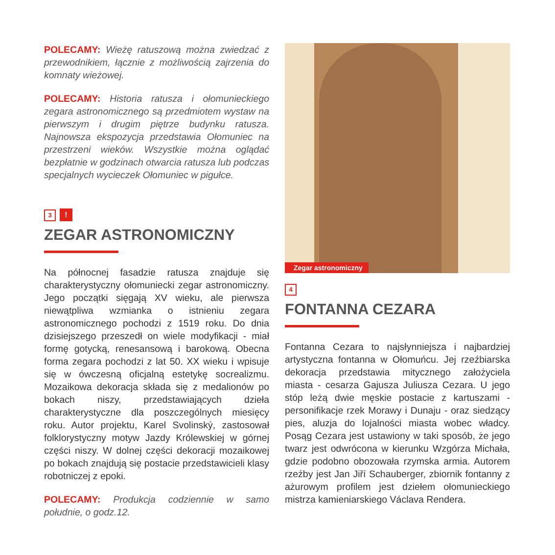POLECAMY: Wieżę ratuszową można zwiedzać z przewodnikiem, łącznie z możliwością zajrzenia do komnaty wieżowej.
POLECAMY: Historia ratusza i ołomunieckiego zegara astronomicznego są przedmiotem wystaw na pierwszym i drugim piętrze budynku ratusza. Najnowsza ekspozycja przedstawia Ołomuniec na przestrzeni wieków. Wszystkie można oglądać bezpłatnie w godzinach otwarcia ratusza lub podczas specjalnych wycieczek Ołomuniec w pigułce.
3!
ZEGAR ASTRONOMICZNY
Na północnej fasadzie ratusza znajduje się charakterystyczny ołomuniecki zegar astronomiczny. Jego początki sięgają XV wieku, ale pierwsza niewątpliwa wzmianka o istnieniu zegara astronomicznego pochodzi z 1519 roku. Do dnia dzisiejszego przeszedł on wiele modyfikacji - miał formę gotycką, renesansową i barokową. Obecna forma zegara pochodzi z lat 50. XX wieku i wpisuje się w ówczesną oficjalną estetykę socrealizmu. Mozaikowa dekoracja składa się z medalionów po bokach niszy, przedstawiających dzieła charakterystyczne dla poszczególnych miesięcy roku. Autor projektu, Karel Svolinský, zastosował folklorystyczny motyw Jazdy Królewskiej w górnej części niszy. W dolnej części dekoracji mozaikowej po bokach znajdują się postacie przedstawicieli klasy robotniczej z epoki.
POLECAMY: Produkcja codziennie w samo południe, o godz.12.
Zegar astronomiczny
4
FONTANNA CEZARA
Fontanna Cezara to najsłynniejsza i najbardziej artystyczna fontanna w Ołomuńcu. Jej rzeźbiarska dekoracja przedstawia mitycznego założyciela miasta - cesarza Gajusza Juliusza Cezara. U jego stóp leżą dwie męskie postacie z kartuszami - personifikacje rzek Morawy i Dunaju - oraz siedzący pies, aluzja do lojalności miasta wobec władcy. Posąg Cezara jest ustawiony w taki sposób, że jego twarz jest odwrócona w kierunku Wzgórza Michała, gdzie podobno obozowała rzymska armia. Autorem rzeźby jest Jan Jiří Schauberger, zbiornik fontanny z ażurowym profilem jest dziełem ołomunieckiego mistrza kamieniarskiego Václava Rendera.